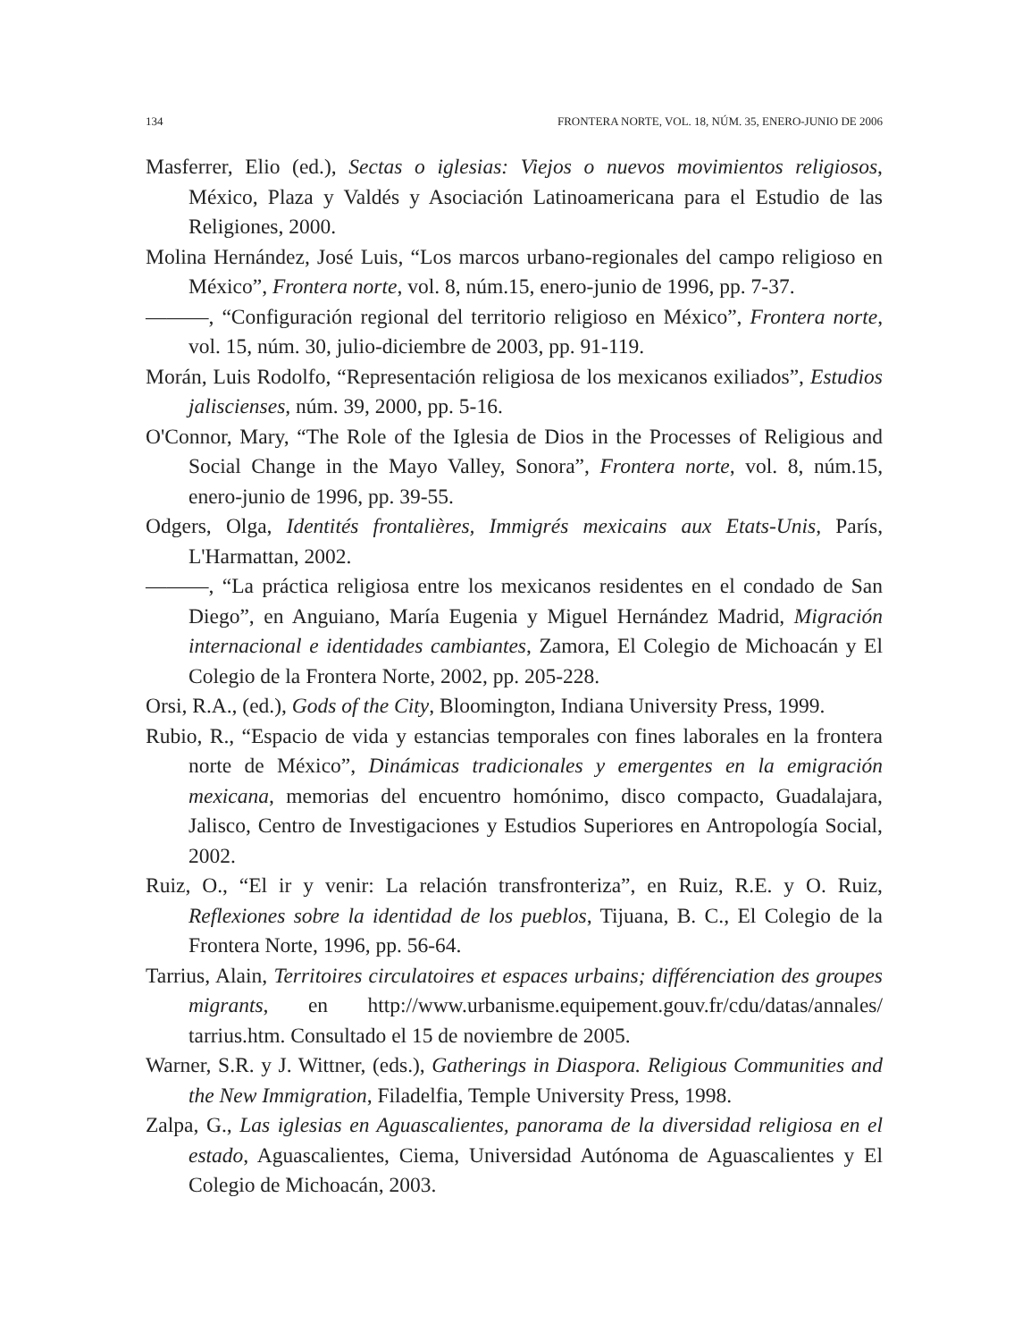134 FRONTERA NORTE, VOL. 18, NÚM. 35, ENERO-JUNIO DE 2006
Masferrer, Elio (ed.), Sectas o iglesias: Viejos o nuevos movimientos religiosos, México, Plaza y Valdés y Asociación Latinoamericana para el Estudio de las Religiones, 2000.
Molina Hernández, José Luis, “Los marcos urbano-regionales del campo religioso en México”, Frontera norte, vol. 8, núm.15, enero-junio de 1996, pp. 7-37.
———, “Configuración regional del territorio religioso en México”, Frontera norte, vol. 15, núm. 30, julio-diciembre de 2003, pp. 91-119.
Morán, Luis Rodolfo, “Representación religiosa de los mexicanos exiliados”, Estudios jaliscienses, núm. 39, 2000, pp. 5-16.
O'Connor, Mary, “The Role of the Iglesia de Dios in the Processes of Religious and Social Change in the Mayo Valley, Sonora”, Frontera norte, vol. 8, núm.15, enero-junio de 1996, pp. 39-55.
Odgers, Olga, Identités frontalières, Immigrés mexicains aux Etats-Unis, París, L'Harmattan, 2002.
———, “La práctica religiosa entre los mexicanos residentes en el condado de San Diego”, en Anguiano, María Eugenia y Miguel Hernández Madrid, Migración internacional e identidades cambiantes, Zamora, El Colegio de Michoacán y El Colegio de la Frontera Norte, 2002, pp. 205-228.
Orsi, R.A., (ed.), Gods of the City, Bloomington, Indiana University Press, 1999.
Rubio, R., “Espacio de vida y estancias temporales con fines laborales en la frontera norte de México”, Dinámicas tradicionales y emergentes en la emigración mexicana, memorias del encuentro homónimo, disco compacto, Guadalajara, Jalisco, Centro de Investigaciones y Estudios Superiores en Antropología Social, 2002.
Ruiz, O., “El ir y venir: La relación transfronteriza”, en Ruiz, R.E. y O. Ruiz, Reflexiones sobre la identidad de los pueblos, Tijuana, B. C., El Colegio de la Frontera Norte, 1996, pp. 56-64.
Tarrius, Alain, Territoires circulatoires et espaces urbains; différenciation des groupes migrants, en http://www.urbanisme.equipement.gouv.fr/cdu/datas/annales/ tarrius.htm. Consultado el 15 de noviembre de 2005.
Warner, S.R. y J. Wittner, (eds.), Gatherings in Diaspora. Religious Communities and the New Immigration, Filadelfia, Temple University Press, 1998.
Zalpa, G., Las iglesias en Aguascalientes, panorama de la diversidad religiosa en el estado, Aguascalientes, Ciema, Universidad Autónoma de Aguascalientes y El Colegio de Michoacán, 2003.